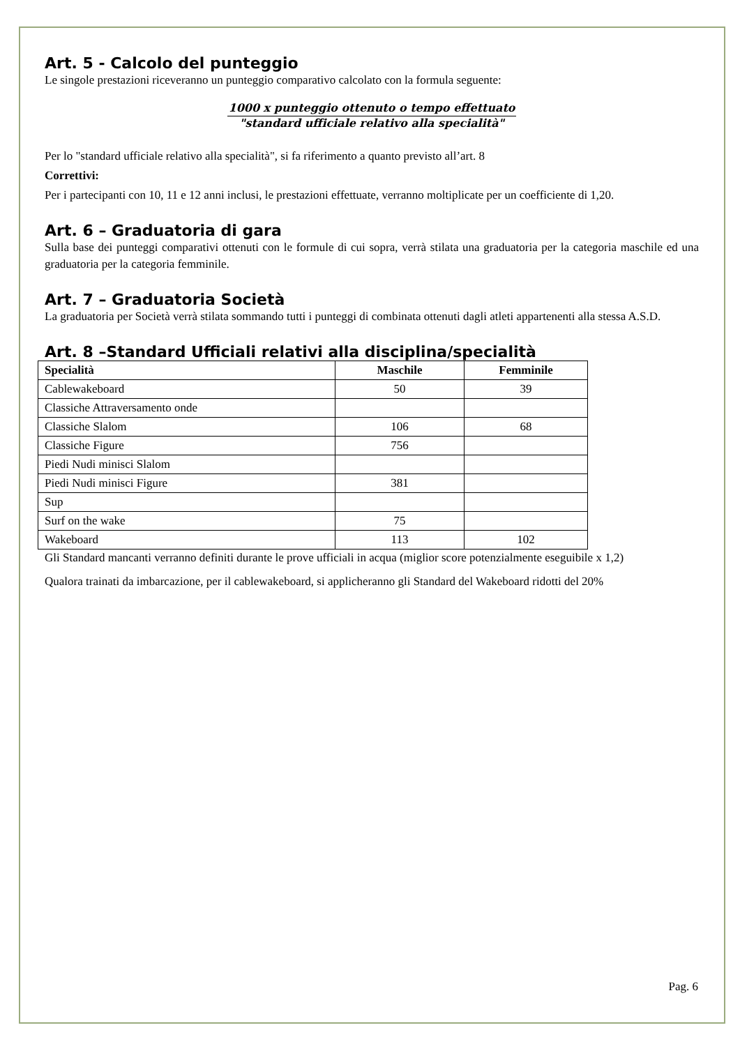Art. 5 - Calcolo del punteggio
Le singole prestazioni riceveranno un punteggio comparativo calcolato con la formula seguente:
1000 x punteggio ottenuto o tempo effettuato
"standard ufficiale relativo alla specialità"
Per lo "standard ufficiale relativo alla specialità", si fa riferimento a quanto previsto all’art. 8
Correttivi:
Per i partecipanti con 10, 11 e 12 anni inclusi, le prestazioni effettuate, verranno moltiplicate per un coefficiente di 1,20.
Art. 6 – Graduatoria di gara
Sulla base dei punteggi comparativi ottenuti con le formule di cui sopra, verrà stilata una graduatoria per la categoria maschile ed una graduatoria per la categoria femminile.
Art. 7 – Graduatoria Società
La graduatoria per Società verrà stilata sommando tutti i punteggi di combinata ottenuti dagli atleti appartenenti alla stessa A.S.D.
Art. 8 –Standard Ufficiali relativi alla disciplina/specialità
| Specialità | Maschile | Femminile |
| --- | --- | --- |
| Cablewakeboard | 50 | 39 |
| Classiche Attraversamento onde | | |
| Classiche Slalom | 106 | 68 |
| Classiche Figure | 756 | |
| Piedi Nudi minisci Slalom | | |
| Piedi Nudi minisci Figure | 381 | |
| Sup | | |
| Surf on the wake | 75 | |
| Wakeboard | 113 | 102 |
Gli Standard mancanti verranno definiti durante le prove ufficiali in acqua (miglior score potenzialmente eseguibile x 1,2)
Qualora trainati da imbarcazione, per il cablewakeboard, si applicheranno gli Standard del Wakeboard ridotti del 20%
Pag. 6